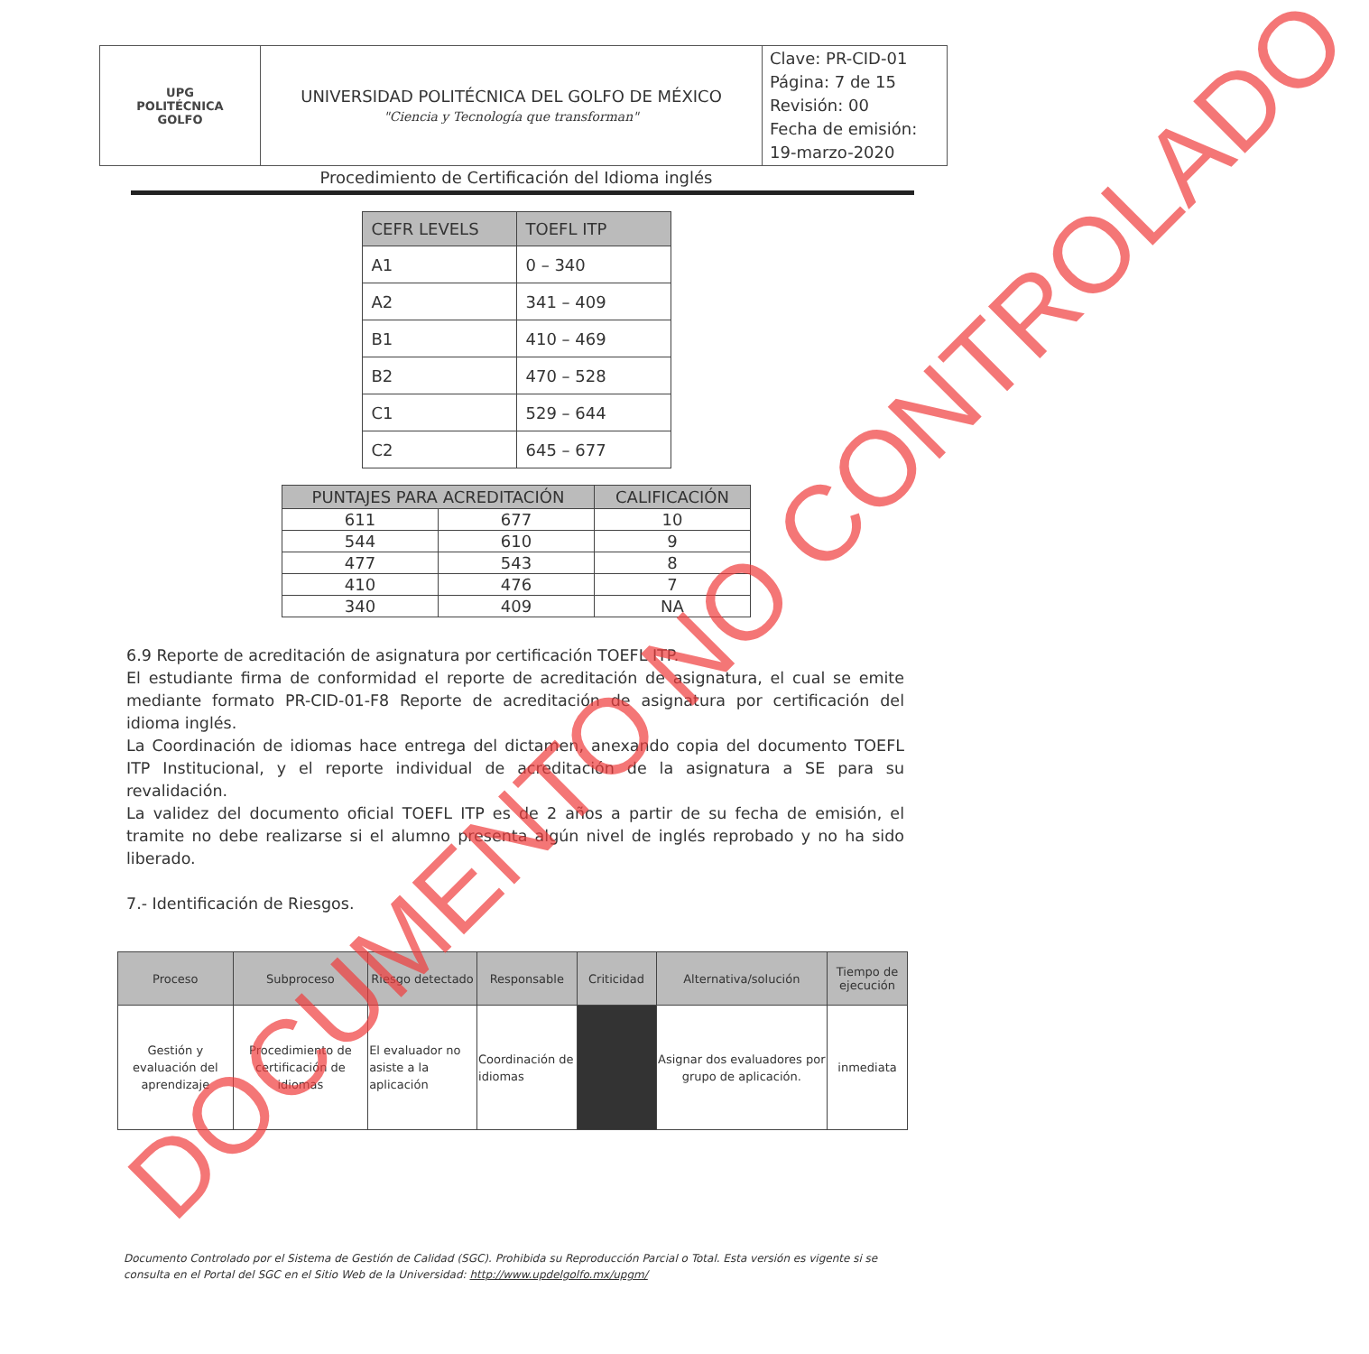| UPG POLITÉCNICA GOLFO | UNIVERSIDAD POLITÉCNICA DEL GOLFO DE MÉXICO "Ciencia y Tecnología que transforman" | Clave: PR-CID-01 Página: 7 de 15 Revisión: 00 Fecha de emisión: 19-marzo-2020 |
Procedimiento de Certificación del Idioma inglés
| CEFR LEVELS | TOEFL ITP |
| --- | --- |
| A1 | 0 – 340 |
| A2 | 341 – 409 |
| B1 | 410 – 469 |
| B2 | 470 – 528 |
| C1 | 529 – 644 |
| C2 | 645 – 677 |
| PUNTAJES PARA ACREDITACIÓN | | CALIFICACIÓN |
| --- | --- | --- |
| 611 | 677 | 10 |
| 544 | 610 | 9 |
| 477 | 543 | 8 |
| 410 | 476 | 7 |
| 340 | 409 | NA |
6.9 Reporte de acreditación de asignatura por certificación TOEFL ITP.
El estudiante firma de conformidad el reporte de acreditación de asignatura, el cual se emite mediante formato PR-CID-01-F8 Reporte de acreditación de asignatura por certificación del idioma inglés.
La Coordinación de idiomas hace entrega del dictamen, anexando copia del documento TOEFL ITP Institucional, y el reporte individual de acreditación de la asignatura a SE para su revalidación.
La validez del documento oficial TOEFL ITP es de 2 años a partir de su fecha de emisión, el tramite no debe realizarse si el alumno presenta algún nivel de inglés reprobado y no ha sido liberado.
7.- Identificación de Riesgos.
| Proceso | Subproceso | Riesgo detectado | Responsable | Criticidad | Alternativa/solución | Tiempo de ejecución |
| --- | --- | --- | --- | --- | --- | --- |
| Gestión y evaluación del aprendizaje | Procedimiento de certificación de idiomas | El evaluador no asiste a la aplicación | Coordinación de idiomas | | Asignar dos evaluadores por grupo de aplicación. | inmediata |
Documento Controlado por el Sistema de Gestión de Calidad (SGC). Prohibida su Reproducción Parcial o Total. Esta versión es vigente si se consulta en el Portal del SGC en el Sitio Web de la Universidad: http://www.updelgolfo.mx/upgm/
DOCUMENTO NO CONTROLADO